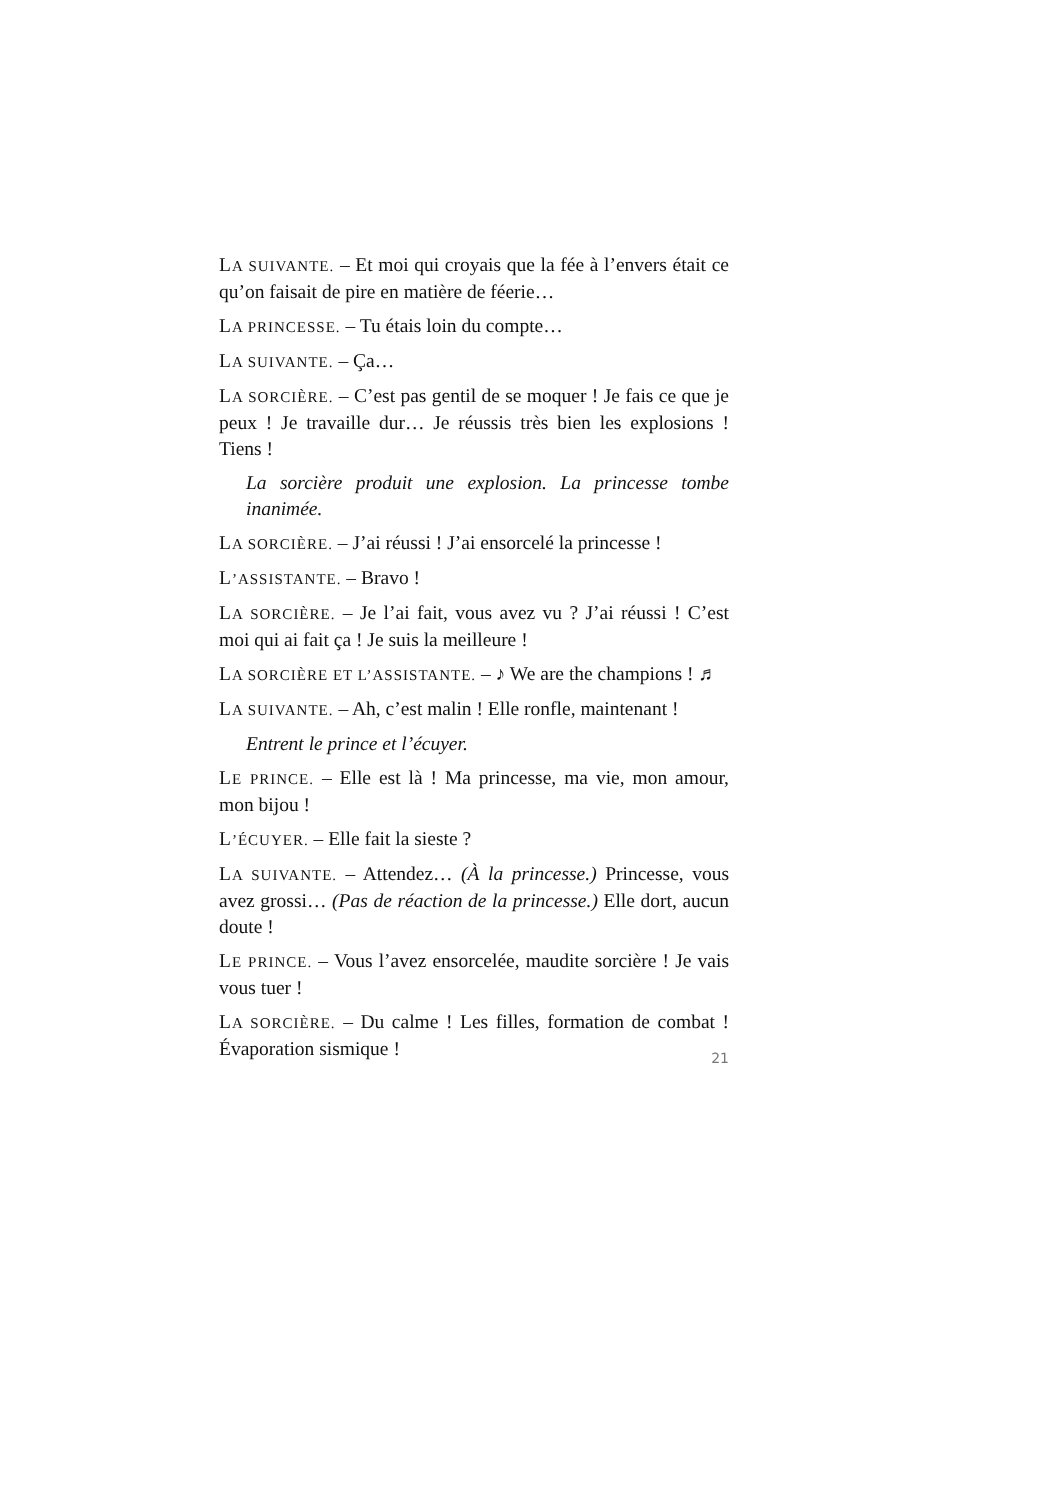LA SUIVANTE. – Et moi qui croyais que la fée à l’envers était ce qu’on faisait de pire en matière de féerie…
LA PRINCESSE. – Tu étais loin du compte…
LA SUIVANTE. – Ça…
LA SORCIÈRE. – C’est pas gentil de se moquer ! Je fais ce que je peux ! Je travaille dur… Je réussis très bien les explosions ! Tiens !
La sorcière produit une explosion. La princesse tombe inanimée.
LA SORCIÈRE. – J’ai réussi ! J’ai ensorcelé la princesse !
L’ASSISTANTE. – Bravo !
LA SORCIÈRE. – Je l’ai fait, vous avez vu ? J’ai réussi ! C’est moi qui ai fait ça ! Je suis la meilleure !
LA SORCIÈRE ET L’ASSISTANTE. – ♪ We are the champions ! ♬
LA SUIVANTE. – Ah, c’est malin ! Elle ronfle, maintenant !
Entrent le prince et l’écuyer.
LE PRINCE. – Elle est là ! Ma princesse, ma vie, mon amour, mon bijou !
L’ÉCUYER. – Elle fait la sieste ?
LA SUIVANTE. – Attendez… (À la princesse.) Princesse, vous avez grossi… (Pas de réaction de la princesse.) Elle dort, aucun doute !
LE PRINCE. – Vous l’avez ensorcelée, maudite sorcière ! Je vais vous tuer !
LA SORCIÈRE. – Du calme ! Les filles, formation de combat ! Évaporation sismique !
21